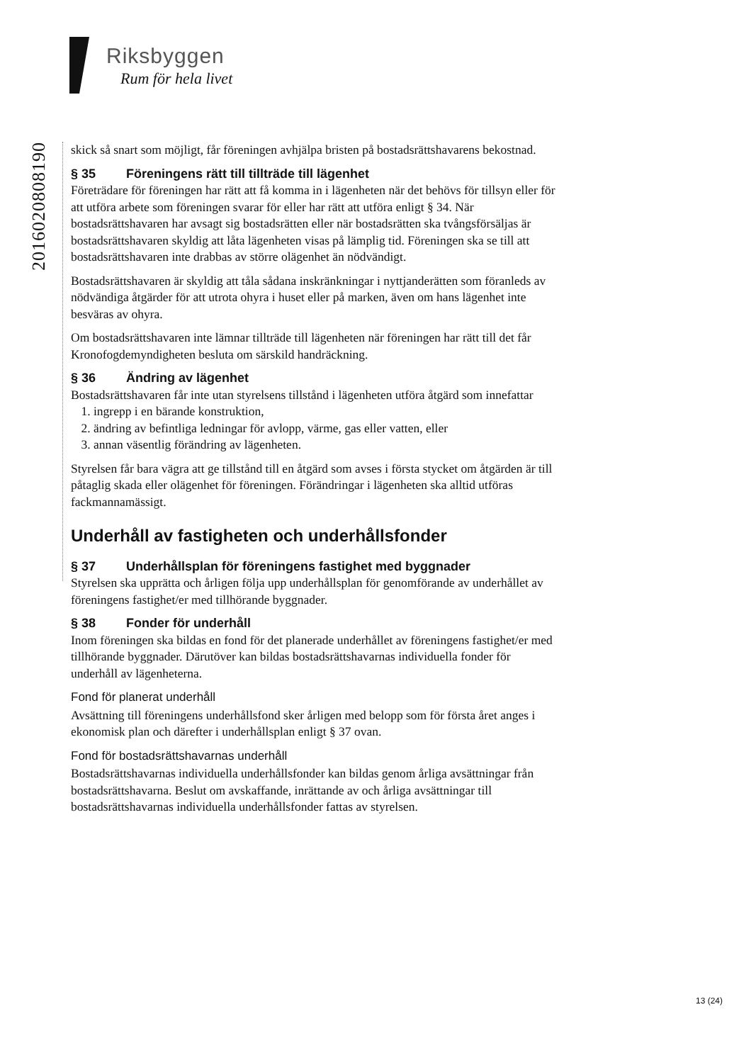Riksbyggen
Rum för hela livet
20160208081​90
skick så snart som möjligt, får föreningen avhjälpa bristen på bostadsrättshavarens bekostnad.
§ 35 Föreningens rätt till tillträde till lägenhet
Företrädare för föreningen har rätt att få komma in i lägenheten när det behövs för tillsyn eller för att utföra arbete som föreningen svarar för eller har rätt att utföra enligt § 34. När bostadsrättshavaren har avsagt sig bostadsrätten eller när bostads­rätten ska tvångsförsäljas är bostadsrättshavaren skyldig att låta lägenheten visas på lämplig tid. Föreningen ska se till att bostadsrättshavaren inte drabbas av större olägenhet än nödvändigt.
Bostadsrättshavaren är skyldig att tåla sådana inskränkningar i nyttjanderätten som föranleds av nödvändiga åtgärder för att utrota ohyra i huset eller på marken, även om hans lägenhet inte besväras av ohyra.
Om bostadsrättshavaren inte lämnar tillträde till lägenheten när föreningen har rätt till det får Kronofogdemyndigheten besluta om särskild handräckning.
§ 36 Ändring av lägenhet
Bostadsrättshavaren får inte utan styrelsens tillstånd i lägenheten utföra åtgärd som innefattar
1. ingrepp i en bärande konstruktion,
2. ändring av befintliga ledningar för avlopp, värme, gas eller vatten, eller
3. annan väsentlig förändring av lägenheten.
Styrelsen får bara vägra att ge tillstånd till en åtgärd som avses i första stycket om åtgärden är till påtaglig skada eller olägenhet för föreningen. Förändringar i lägenheten ska alltid utföras fackmannamässigt.
Underhåll av fastigheten och underhållsfonder
§ 37 Underhållsplan för föreningens fastighet med byggnader
Styrelsen ska upprätta och årligen följa upp underhållsplan för genomförande av underhållet av föreningens fastighet/er med tillhörande byggnader.
§ 38 Fonder för underhåll
Inom föreningen ska bildas en fond för det planerade underhållet av föreningens fastighet/er med tillhörande byggnader. Därutöver kan bildas bostadsrättshavarnas individuella fonder för underhåll av lägenheterna.
Fond för planerat underhåll
Avsättning till föreningens underhållsfond sker årligen med belopp som för första året anges i ekonomisk plan och därefter i underhållsplan enligt § 37 ovan.
Fond för bostadsrättshavarnas underhåll
Bostadsrättshavarnas individuella underhållsfonder kan bildas genom årliga avsätt­ningar från bostadsrättshavarna. Beslut om avskaffande, inrättande av och årliga avsättningar till bostadsrättshavarnas individuella underhållsfonder fattas av styrelsen.
13 (24)